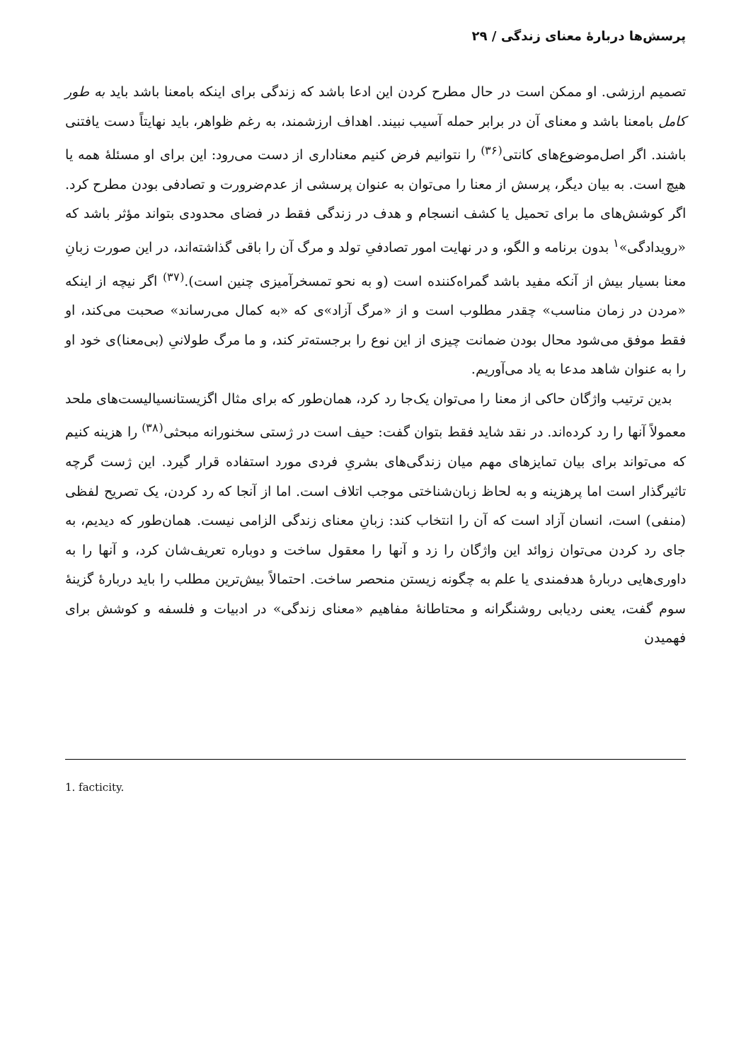پرسش‌ها دربارهٔ معنای زندگی / ۲۹
تصمیم ارزشی. او ممکن است در حال مطرح کردن این ادعا باشد که زندگی برای اینکه بامعنا باشد باید به طور کامل بامعنا باشد و معنای آن در برابر حمله آسیب نبیند. اهداف ارزشمند، به رغم ظواهر، باید نهایتاً دست یافتنی باشند. اگر اصل‌موضوع‌های کانتی<sup>(۳۶)</sup> را نتوانیم فرض کنیم معناداری از دست می‌رود: این برای او مسئلهٔ همه یا هیچ است. به بیان دیگر، پرسش از معنا را می‌توان به عنوان پرسشی از عدم‌ضرورت و تصادفی بودن مطرح کرد. اگر کوشش‌های ما برای تحمیل یا کشف انسجام و هدف در زندگی فقط در فضای محدودی بتواند مؤثر باشد که «رویدادگی»<sup>۱</sup> بدون برنامه و الگو، و در نهایت امور تصادفیِ تولد و مرگ آن را باقی گذاشته‌اند، در این صورت زبانِ معنا بسیار بیش از آنکه مفید باشد گمراه‌کننده است (و به نحو تمسخرآمیزی چنین است).<sup>(۳۷)</sup> اگر نیچه از اینکه «مردن در زمان مناسب» چقدر مطلوب است و از «مرگ آزاد»ی که «به کمال می‌رساند» صحبت می‌کند، او فقط موفق می‌شود محال بودن ضمانت چیزی از این نوع را برجسته‌تر کند، و ما مرگ طولانیِ (بی‌معنا)ی خود او را به عنوان شاهد مدعا به یاد می‌آوریم.
بدین ترتیب واژگان حاکی از معنا را می‌توان یک‌جا رد کرد، همان‌طور که برای مثال اگزیستانسیالیست‌های ملحد معمولاً آنها را رد کرده‌اند. در نقد شاید فقط بتوان گفت: حیف است در ژستی سخنورانه مبحثی<sup>(۳۸)</sup> را هزینه کنیم که می‌تواند برای بیان تمایزهای مهم میان زندگی‌های بشریِ فردی مورد استفاده قرار گیرد. این ژست گرچه تاثیرگذار است اما پرهزینه و به لحاظ زبان‌شناختی موجب اتلاف است. اما از آنجا که رد کردن، یک تصریح لفظی (منفی) است، انسان آزاد است که آن را انتخاب کند: زبانِ معنای زندگی الزامی نیست. همان‌طور که دیدیم، به جای رد کردن می‌توان زوائد این واژگان را زد و آنها را معقول ساخت و دوباره تعریف‌شان کرد، و آنها را به داوری‌هایی دربارهٔ هدفمندی یا علم به چگونه زیستن منحصر ساخت. احتمالاً بیش‌ترین مطلب را باید دربارهٔ گزینهٔ سوم گفت، یعنی ردیابی روشنگرانه و محتاطانهٔ مفاهیم «معنای زندگی» در ادبیات و فلسفه و کوشش برای فهمیدن
1. facticity.